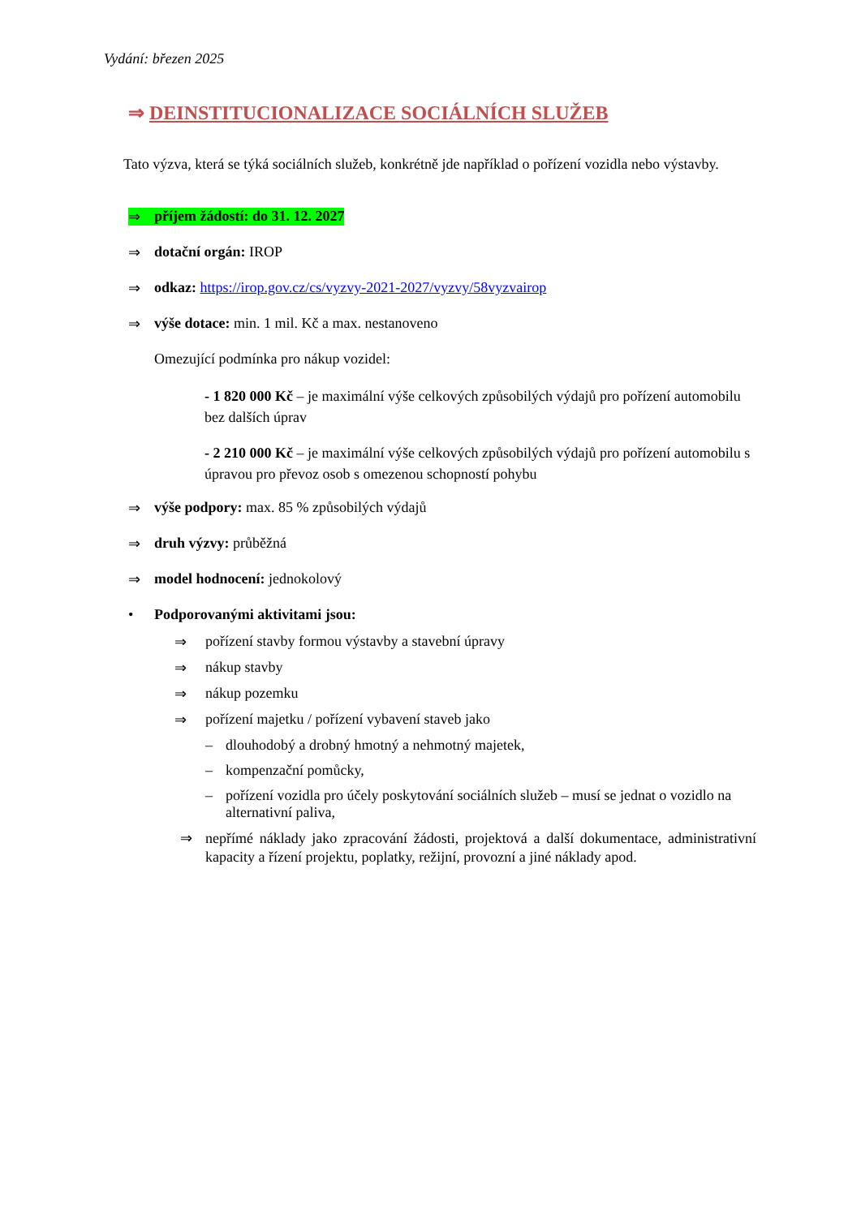Vydání: březen 2025
⇒ DEINSTITUCIONALIZACE SOCIÁLNÍCH SLUŽEB
Tato výzva, která se týká sociálních služeb, konkrétně jde například o pořízení vozidla nebo výstavby.
⇒ příjem žádostí: do 31. 12. 2027
⇒ dotační orgán: IROP
⇒ odkaz: https://irop.gov.cz/cs/vyzvy-2021-2027/vyzvy/58vyzvairop
⇒ výše dotace: min. 1 mil. Kč a max. nestanoveno
Omezující podmínka pro nákup vozidel:
- 1 820 000 Kč – je maximální výše celkových způsobilých výdajů pro pořízení automobilu bez dalších úprav
- 2 210 000 Kč – je maximální výše celkových způsobilých výdajů pro pořízení automobilu s úpravou pro převoz osob s omezenou schopností pohybu
⇒ výše podpory: max. 85 % způsobilých výdajů
⇒ druh výzvy: průběžná
⇒ model hodnocení: jednokolový
• Podporovanými aktivitami jsou:
⇒ pořízení stavby formou výstavby a stavební úpravy
⇒ nákup stavby
⇒ nákup pozemku
⇒ pořízení majetku / pořízení vybavení staveb jako
– dlouhodobý a drobný hmotný a nehmotný majetek,
– kompenzační pomůcky,
– pořízení vozidla pro účely poskytování sociálních služeb – musí se jednat o vozidlo na alternativní paliva,
⇒ nepřímé náklady jako zpracování žádosti, projektová a další dokumentace, administrativní kapacity a řízení projektu, poplatky, režijní, provozní a jiné náklady apod.